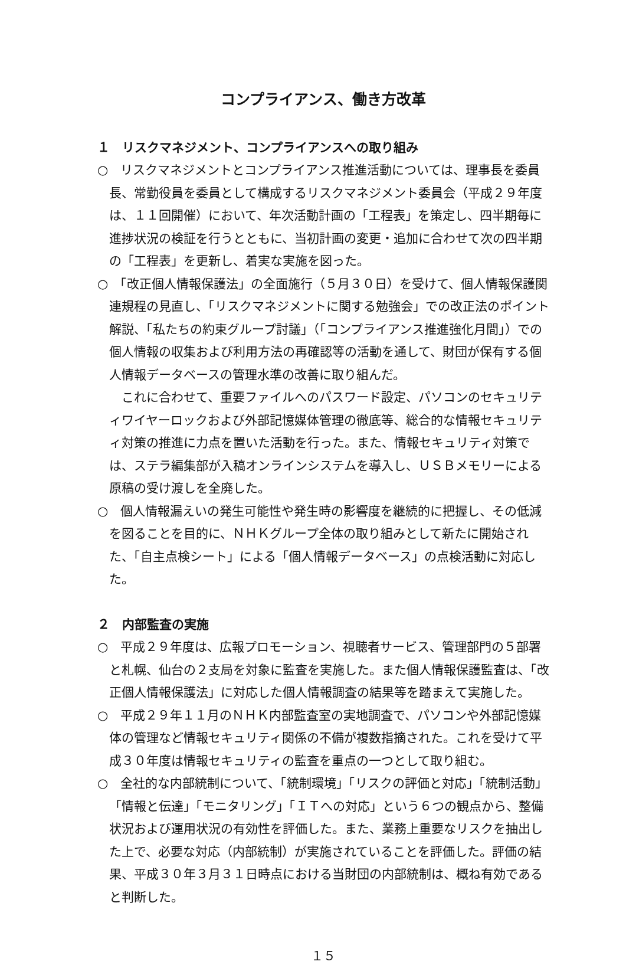コンプライアンス、働き方改革
１　リスクマネジメント、コンプライアンスへの取り組み
○　リスクマネジメントとコンプライアンス推進活動については、理事長を委員長、常勤役員を委員として構成するリスクマネジメント委員会（平成２９年度は、１１回開催）において、年次活動計画の「工程表」を策定し、四半期毎に進捗状況の検証を行うとともに、当初計画の変更・追加に合わせて次の四半期の「工程表」を更新し、着実な実施を図った。
○　「改正個人情報保護法」の全面施行（５月３０日）を受けて、個人情報保護関連規程の見直し、「リスクマネジメントに関する勉強会」での改正法のポイント解説、「私たちの約束グループ討議」（「コンプライアンス推進強化月間」）での個人情報の収集および利用方法の再確認等の活動を通して、財団が保有する個人情報データベースの管理水準の改善に取り組んだ。
これに合わせて、重要ファイルへのパスワード設定、パソコンのセキュリティワイヤーロックおよび外部記憶媒体管理の徹底等、総合的な情報セキュリティ対策の推進に力点を置いた活動を行った。また、情報セキュリティ対策では、ステラ編集部が入稿オンラインシステムを導入し、ＵＳＢメモリーによる原稿の受け渡しを全廃した。
○　個人情報漏えいの発生可能性や発生時の影響度を継続的に把握し、その低減を図ることを目的に、ＮＨＫグループ全体の取り組みとして新たに開始された、「自主点検シート」による「個人情報データベース」の点検活動に対応した。
２　内部監査の実施
○　平成２９年度は、広報プロモーション、視聴者サービス、管理部門の５部署と札幌、仙台の２支局を対象に監査を実施した。また個人情報保護監査は、「改正個人情報保護法」に対応した個人情報調査の結果等を踏まえて実施した。
○　平成２９年１１月のＮＨＫ内部監査室の実地調査で、パソコンや外部記憶媒体の管理など情報セキュリティ関係の不備が複数指摘された。これを受けて平成３０年度は情報セキュリティの監査を重点の一つとして取り組む。
○　全社的な内部統制について、「統制環境」「リスクの評価と対応」「統制活動」「情報と伝達」「モニタリング」「ＩＴへの対応」という６つの観点から、整備状況および運用状況の有効性を評価した。また、業務上重要なリスクを抽出した上で、必要な対応（内部統制）が実施されていることを評価した。評価の結果、平成３０年３月３１日時点における当財団の内部統制は、概ね有効であると判断した。
１５